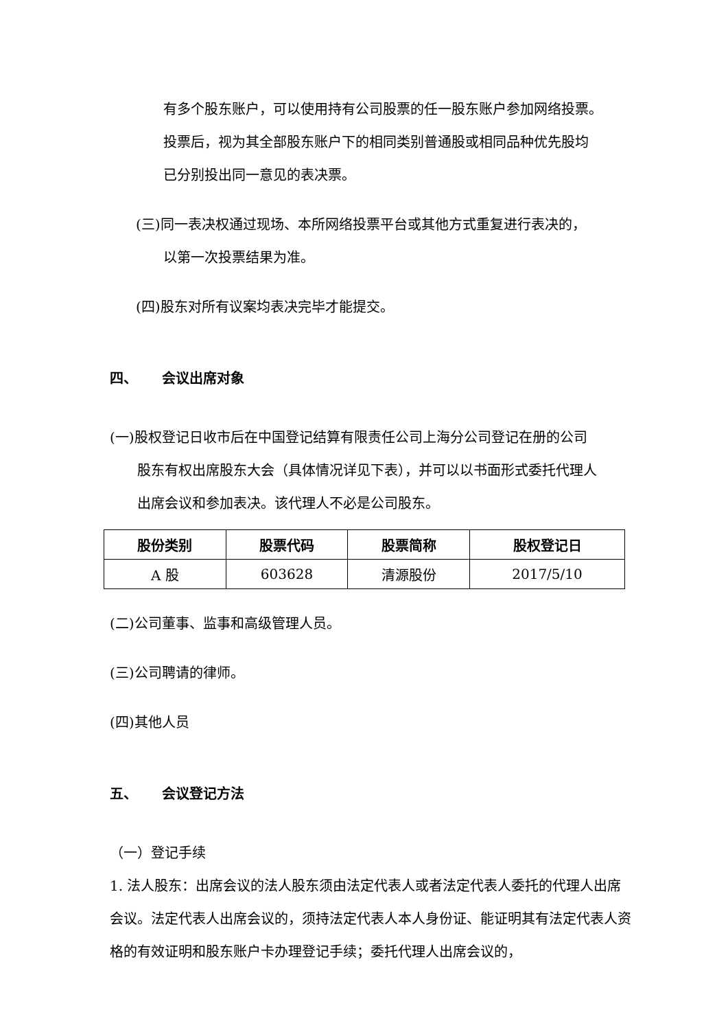有多个股东账户，可以使用持有公司股票的任一股东账户参加网络投票。
投票后，视为其全部股东账户下的相同类别普通股或相同品种优先股均
已分别投出同一意见的表决票。
(三)同一表决权通过现场、本所网络投票平台或其他方式重复进行表决的，
以第一次投票结果为准。
(四)股东对所有议案均表决完毕才能提交。
四、 会议出席对象
(一)股权登记日收市后在中国登记结算有限责任公司上海分公司登记在册的公司
股东有权出席股东大会（具体情况详见下表），并可以以书面形式委托代理人
出席会议和参加表决。该代理人不必是公司股东。
| 股份类别 | 股票代码 | 股票简称 | 股权登记日 |
| --- | --- | --- | --- |
| A 股 | 603628 | 清源股份 | 2017/5/10 |
(二)公司董事、监事和高级管理人员。
(三)公司聘请的律师。
(四)其他人员
五、 会议登记方法
（一）登记手续
1. 法人股东：出席会议的法人股东须由法定代表人或者法定代表人委托的代理人出席会议。法定代表人出席会议的，须持法定代表人本人身份证、能证明其有法定代表人资格的有效证明和股东账户卡办理登记手续；委托代理人出席会议的，